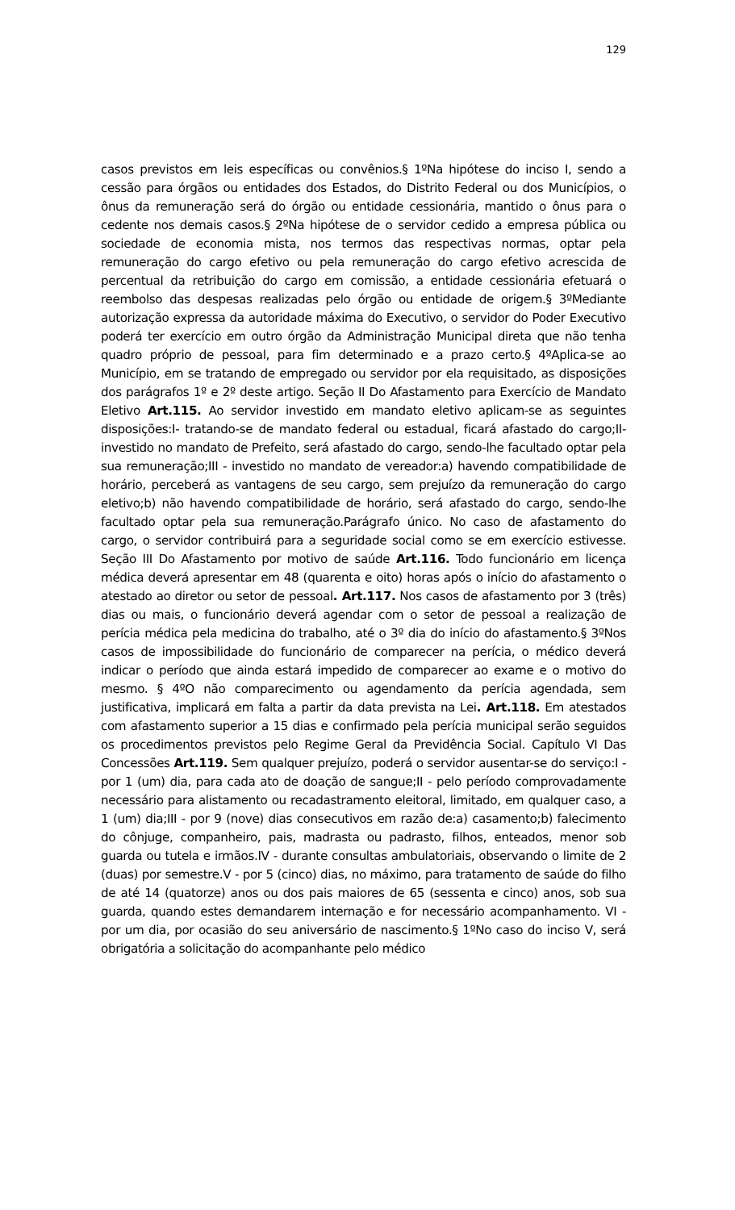129
casos previstos em leis específicas ou convênios.§ 1ºNa hipótese do inciso I, sendo a cessão para órgãos ou entidades dos Estados, do Distrito Federal ou dos Municípios, o ônus da remuneração será do órgão ou entidade cessionária, mantido o ônus para o cedente nos demais casos.§ 2ºNa hipótese de o servidor cedido a empresa pública ou sociedade de economia mista, nos termos das respectivas normas, optar pela remuneração do cargo efetivo ou pela remuneração do cargo efetivo acrescida de percentual da retribuição do cargo em comissão, a entidade cessionária efetuará o reembolso das despesas realizadas pelo órgão ou entidade de origem.§ 3ºMediante autorização expressa da autoridade máxima do Executivo, o servidor do Poder Executivo poderá ter exercício em outro órgão da Administração Municipal direta que não tenha quadro próprio de pessoal, para fim determinado e a prazo certo.§ 4ºAplica-se ao Município, em se tratando de empregado ou servidor por ela requisitado, as disposições dos parágrafos 1º e 2º deste artigo. Seção II Do Afastamento para Exercício de Mandato Eletivo Art.115. Ao servidor investido em mandato eletivo aplicam-se as seguintes disposições:I- tratando-se de mandato federal ou estadual, ficará afastado do cargo;II- investido no mandato de Prefeito, será afastado do cargo, sendo-lhe facultado optar pela sua remuneração;III - investido no mandato de vereador:a) havendo compatibilidade de horário, perceberá as vantagens de seu cargo, sem prejuízo da remuneração do cargo eletivo;b) não havendo compatibilidade de horário, será afastado do cargo, sendo-lhe facultado optar pela sua remuneração.Parágrafo único. No caso de afastamento do cargo, o servidor contribuirá para a seguridade social como se em exercício estivesse. Seção III Do Afastamento por motivo de saúde Art.116. Todo funcionário em licença médica deverá apresentar em 48 (quarenta e oito) horas após o início do afastamento o atestado ao diretor ou setor de pessoal. Art.117. Nos casos de afastamento por 3 (três) dias ou mais, o funcionário deverá agendar com o setor de pessoal a realização de perícia médica pela medicina do trabalho, até o 3º dia do início do afastamento.§ 3ºNos casos de impossibilidade do funcionário de comparecer na perícia, o médico deverá indicar o período que ainda estará impedido de comparecer ao exame e o motivo do mesmo. § 4ºO não comparecimento ou agendamento da perícia agendada, sem justificativa, implicará em falta a partir da data prevista na Lei. Art.118. Em atestados com afastamento superior a 15 dias e confirmado pela perícia municipal serão seguidos os procedimentos previstos pelo Regime Geral da Previdência Social. Capítulo VI Das Concessões Art.119. Sem qualquer prejuízo, poderá o servidor ausentar-se do serviço:I - por 1 (um) dia, para cada ato de doação de sangue;II - pelo período comprovadamente necessário para alistamento ou recadastramento eleitoral, limitado, em qualquer caso, a 1 (um) dia;III - por 9 (nove) dias consecutivos em razão de:a) casamento;b) falecimento do cônjuge, companheiro, pais, madrasta ou padrasto, filhos, enteados, menor sob guarda ou tutela e irmãos.IV - durante consultas ambulatoriais, observando o limite de 2 (duas) por semestre.V - por 5 (cinco) dias, no máximo, para tratamento de saúde do filho de até 14 (quatorze) anos ou dos pais maiores de 65 (sessenta e cinco) anos, sob sua guarda, quando estes demandarem internação e for necessário acompanhamento. VI - por um dia, por ocasião do seu aniversário de nascimento.§ 1ºNo caso do inciso V, será obrigatória a solicitação do acompanhante pelo médico